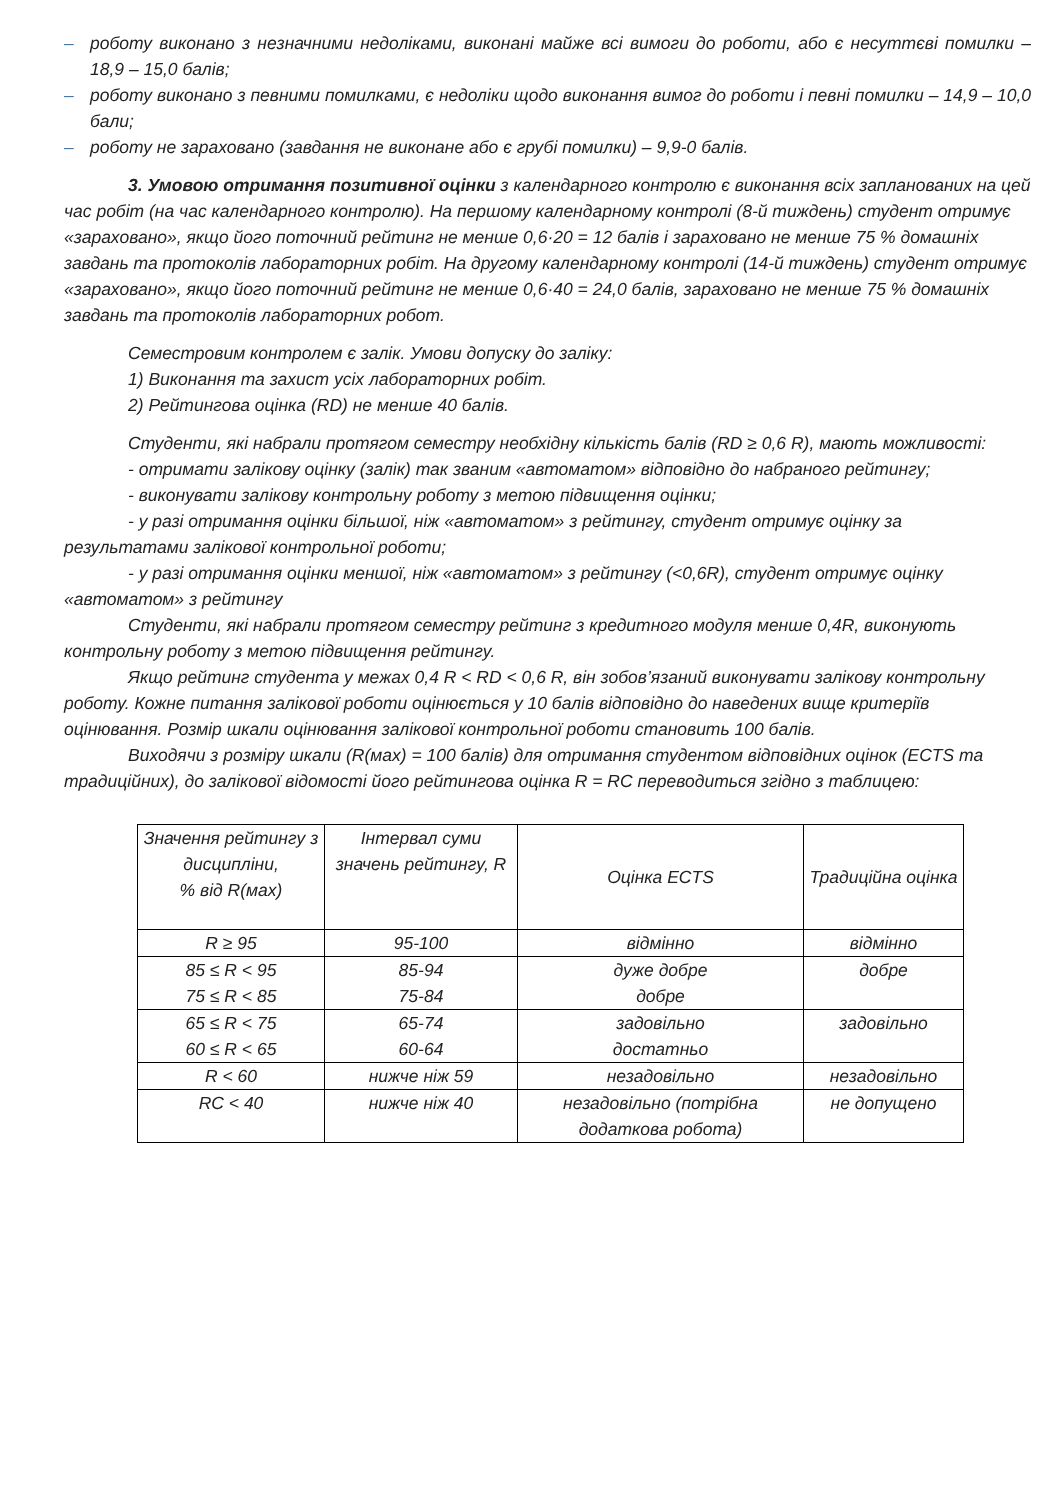– роботу виконано з незначними недоліками, виконані майже всі вимоги до роботи, або є несуттєві помилки – 18,9 – 15,0 балів;
– роботу виконано з певними помилками, є недоліки щодо виконання вимог до роботи і певні помилки – 14,9 – 10,0 бали;
– роботу не зараховано (завдання не виконане або є грубі помилки) – 9,9-0 балів.
3. Умовою отримання позитивної оцінки з календарного контролю є виконання всіх запланованих на цей час робіт (на час календарного контролю). На першому календарному контролі (8-й тиждень) студент отримує «зараховано», якщо його поточний рейтинг не менше 0,6·20 = 12 балів і зараховано не менше 75 % домашніх завдань та протоколів лабораторних робіт. На другому календарному контролі (14-й тиждень) студент отримує «зараховано», якщо його поточний рейтинг не менше 0,6·40 = 24,0 балів, зараховано не менше 75 % домашніх завдань та протоколів лабораторних робот.
Семестровим контролем є залік. Умови допуску до заліку:
1) Виконання та захист усіх лабораторних робіт.
2) Рейтингова оцінка (RD) не менше 40 балів.
Студенти, які набрали протягом семестру необхідну кількість балів (RD ≥ 0,6 R), мають можливості:
- отримати залікову оцінку (залік) так званим «автоматом» відповідно до набраного рейтингу;
- виконувати залікову контрольну роботу з метою підвищення оцінки;
- у разі отримання оцінки більшої, ніж «автоматом» з рейтингу, студент отримує оцінку за результатами залікової контрольної роботи;
- у разі отримання оцінки меншої, ніж «автоматом» з рейтингу (<0,6R), студент отримує оцінку «автоматом» з рейтингу
Студенти, які набрали протягом семестру рейтинг з кредитного модуля менше 0,4R, виконують контрольну роботу з метою підвищення рейтингу.
Якщо рейтинг студента у межах 0,4 R < RD < 0,6 R, він зобов’язаний виконувати залікову контрольну роботу. Кожне питання залікової роботи оцінюється у 10 балів відповідно до наведених вище критеріїв оцінювання. Розмір шкали оцінювання залікової контрольної роботи становить 100 балів.
Виходячи з розміру шкали (R(мах) = 100 балів) для отримання студентом відповідних оцінок (ECTS та традиційних), до залікової відомості його рейтингова оцінка R = RC переводиться згідно з таблицею:
| Значення рейтингу з дисципліни, % від R(мах) | Інтервал суми значень рейтингу, R | Оцінка ECTS | Традиційна оцінка |
| --- | --- | --- | --- |
| R ≥ 95 | 95-100 | відмінно | відмінно |
| 85 ≤ R < 95 75 ≤ R < 85 | 85-94 75-84 | дуже добре добре | добре |
| 65 ≤ R < 75 60 ≤ R < 65 | 65-74 60-64 | задовільно достатньо | задовільно |
| R < 60 | нижче ніж 59 | незадовільно | незадовільно |
| RC < 40 | нижче ніж 40 | незадовільно (потрібна додаткова робота) | не допущено |